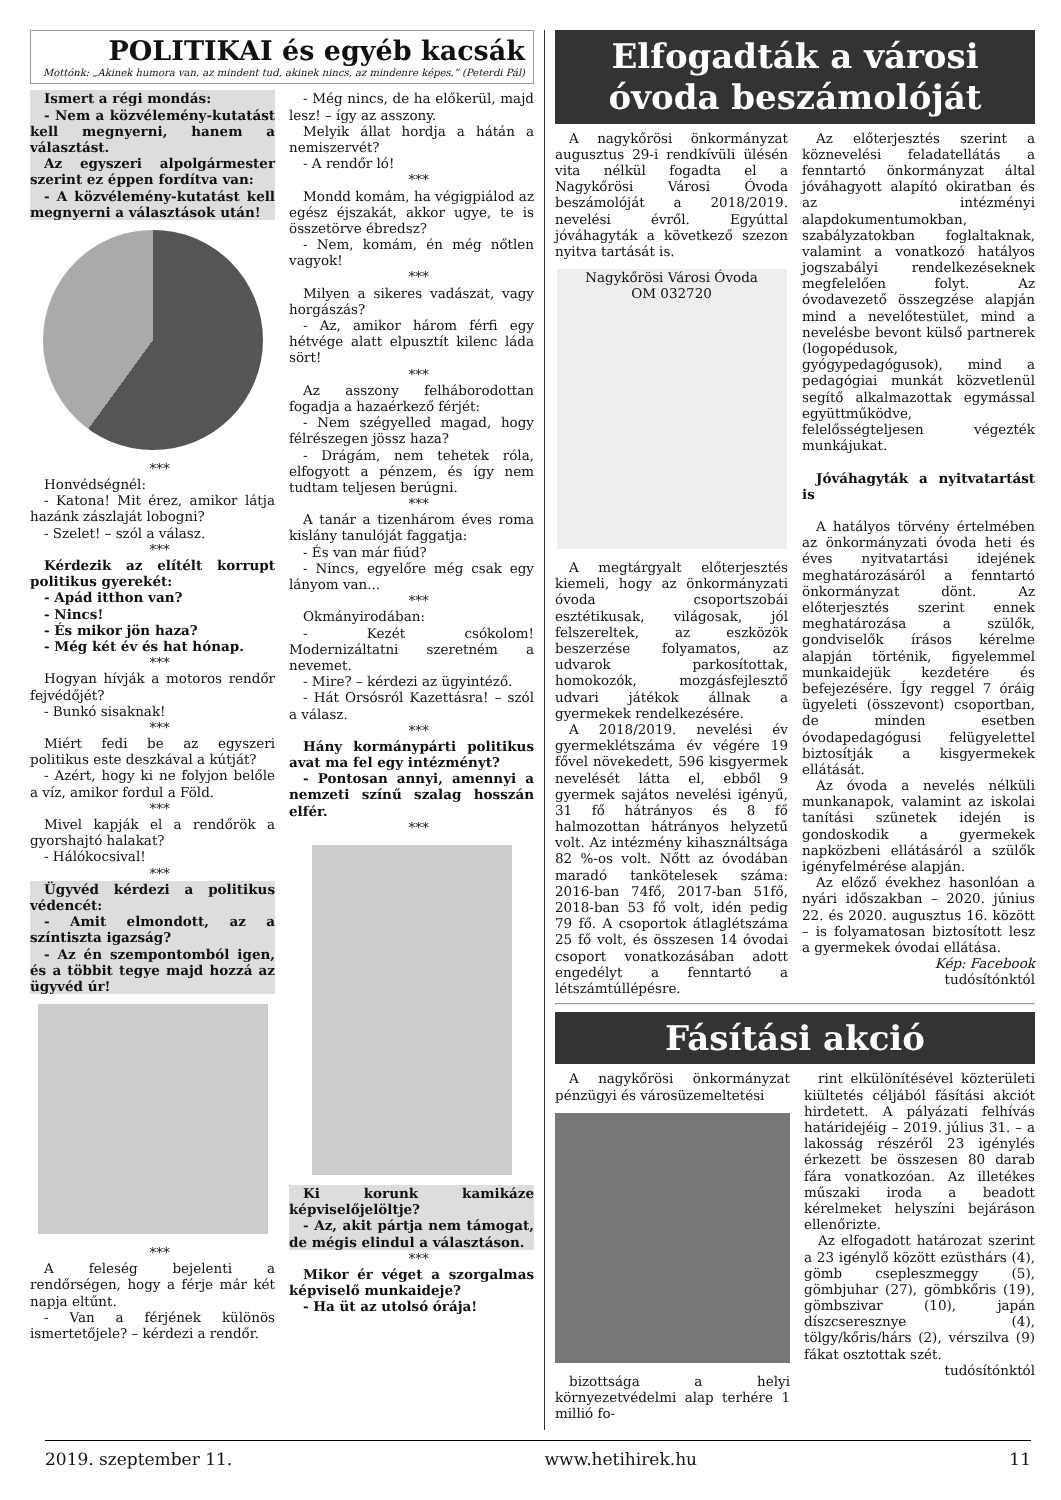POLITIKAI és egyéb kacsák
Mottónk: „Akinek humora van, az mindent tud, akinek nincs, az mindenre képes.” (Peterdi Pál)
Ismert a régi mondás:
- Nem a közvélemény-kutatást kell megnyerni, hanem a választást.
Az egyszeri alpolgármester szerint ez éppen fordítva van:
- A közvélemény-kutatást kell megnyerni a választások után!
***
Honvédségnél:
- Katona! Mit érez, amikor látja hazánk zászlaját lobogni?
- Szelet! – szól a válasz.
***
Kérdezik az elítélt korrupt politikus gyerekét:
- Apád itthon van?
- Nincs!
- És mikor jön haza?
- Még két év és hat hónap.
***
Hogyan hívják a motoros rendőr fejvédőjét?
- Bunkó sisaknak!
***
Miért fedi be az egyszeri politikus este deszkával a kútját?
- Azért, hogy ki ne folyjon belőle a víz, amikor fordul a Föld.
***
Mivel kapják el a rendőrök a gyorshajtó halakat?
- Hálókocsival!
***
Ügyvéd kérdezi a politikus védencét:
- Amit elmondott, az a színtiszta igazság?
- Az én szempontomból igen, és a többit tegye majd hozzá az ügyvéd úr!
***
A feleség bejelenti a rendőrségen, hogy a férje már két napja eltűnt.
- Van a férjének különös ismertetőjele? – kérdezi a rendőr.
- Még nincs, de ha előkerül, majd lesz! – így az asszony.
Melyik állat hordja a hátán a nemiszervét?
- A rendőr ló!
***
Mondd komám, ha végigpiálod az egész éjszakát, akkor ugye, te is összetörve ébredsz?
- Nem, komám, én még nőtlen vagyok!
***
Milyen a sikeres vadászat, vagy horgászás?
- Az, amikor három férfi egy hétvége alatt elpusztít kilenc láda sört!
***
Az asszony felháborodottan fogadja a hazaérkező férjét:
- Nem szégyelled magad, hogy félrészegen jössz haza?
- Drágám, nem tehetek róla, elfogyott a pénzem, és így nem tudtam teljesen berúgni.
***
A tanár a tizenhárom éves roma kislány tanulóját faggatja:
- És van már fiúd?
- Nincs, egyelőre még csak egy lányom van...
***
Okmányirodában:
- Kezét csókolom! Modernizáltatni szeretném a nevemet.
- Mire? – kérdezi az ügyintéző.
- Hát Orsósról Kazettásra! – szól a válasz.
***
Hány kormánypárti politikus avat ma fel egy intézményt?
- Pontosan annyi, amennyi a nemzeti színű szalag hosszán elfér.
***
Ki korunk kamikáze képviselőjelöltje?
- Az, akit pártja nem támogat, de mégis elindul a választáson.
***
Mikor ér véget a szorgalmas képviselő munkaideje?
- Ha üt az utolsó órája!
Elfogadták a városi óvoda beszámolóját
A nagykőrösi önkormányzat augusztus 29-i rendkívüli ülésén vita nélkül fogadta el a Nagykőrösi Városi Óvoda beszámolóját a 2018/2019. nevelési évről. Egyúttal jóváhagyták a következő szezon nyitva tartását is.
Nagykőrösi Városi Óvoda
OM 032720
A megtárgyalt előterjesztés kiemeli, hogy az önkormányzati óvoda csoportszobái esztétikusak, világosak, jól felszereltek, az eszközök beszerzése folyamatos, az udvarok parkosítottak, homokozók, mozgásfejlesztő udvari játékok állnak a gyermekek rendelkezésére.
A 2018/2019. nevelési év gyermeklétszáma év végére 19 fővel növekedett, 596 kisgyermek nevelését látta el, ebből 9 gyermek sajátos nevelési igényű, 31 fő hátrányos és 8 fő halmozottan hátrányos helyzetű volt. Az intézmény kihasználtsága 82 %-os volt. Nőtt az óvodában maradó tankötelesek száma: 2016-ban 74fő, 2017-ban 51fő, 2018-ban 53 fő volt, idén pedig 79 fő. A csoportok átlaglétszáma 25 fő volt, és összesen 14 óvodai csoport vonatkozásában adott engedélyt a fenntartó a létszámtúllépésre.
Az előterjesztés szerint a köznevelési feladatellátás a fenntartó önkormányzat által jóváhagyott alapító okiratban és az intézményi alapdokumentumokban, szabályzatokban foglaltaknak, valamint a vonatkozó hatályos jogszabályi rendelkezéseknek megfelelően folyt. Az óvodavezető összegzése alapján mind a nevelőtestület, mind a nevelésbe bevont külső partnerek (logopédusok, gyógypedagógusok), mind a pedagógiai munkát közvetlenül segítő alkalmazottak egymással együttműködve, felelősségteljesen végezték munkájukat.
Jóváhagyták a nyitvatartást is
A hatályos törvény értelmében az önkormányzati óvoda heti és éves nyitvatartási idejének meghatározásáról a fenntartó önkormányzat dönt. Az előterjesztés szerint ennek meghatározása a szülők, gondviselők írásos kérelme alapján történik, figyelemmel munkaidejük kezdetére és befejezésére. Így reggel 7 óráig ügyeleti (összevont) csoportban, de minden esetben óvodapedagógusi felügyelettel biztosítják a kisgyermekek ellátását.
Az óvoda a nevelés nélküli munkanapok, valamint az iskolai tanítási szünetek idején is gondoskodik a gyermekek napközbeni ellátásáról a szülők igényfelmérése alapján.
Az előző évekhez hasonlóan a nyári időszakban – 2020. június 22. és 2020. augusztus 16. között – is folyamatosan biztosított lesz a gyermekek óvodai ellátása.
Kép: Facebook
tudósítónktól
Fásítási akció
A nagykőrösi önkormányzat pénzügyi és városüzemeltetési
bizottsága a helyi környezetvédelmi alap terhére 1 millió fo-
rint elkülönítésével közterületi kiültetés céljából fásítási akciót hirdetett. A pályázati felhívás határidejéig – 2019. július 31. – a lakosság részéről 23 igénylés érkezett be összesen 80 darab fára vonatkozóan. Az illetékes műszaki iroda a beadott kérelmeket helyszíni bejáráson ellenőrizte.
Az elfogadott határozat szerint a 23 igénylő között ezüsthárs (4), gömb csepleszmeggy (5), gömbjuhar (27), gömbkőris (19), gömbszivar (10), japán díszcseresznye (4), tölgy/kőris/hárs (2), vérszilva (9) fákat osztottak szét.
tudósítónktól
2019. szeptember 11. www.hetihirek.hu 11